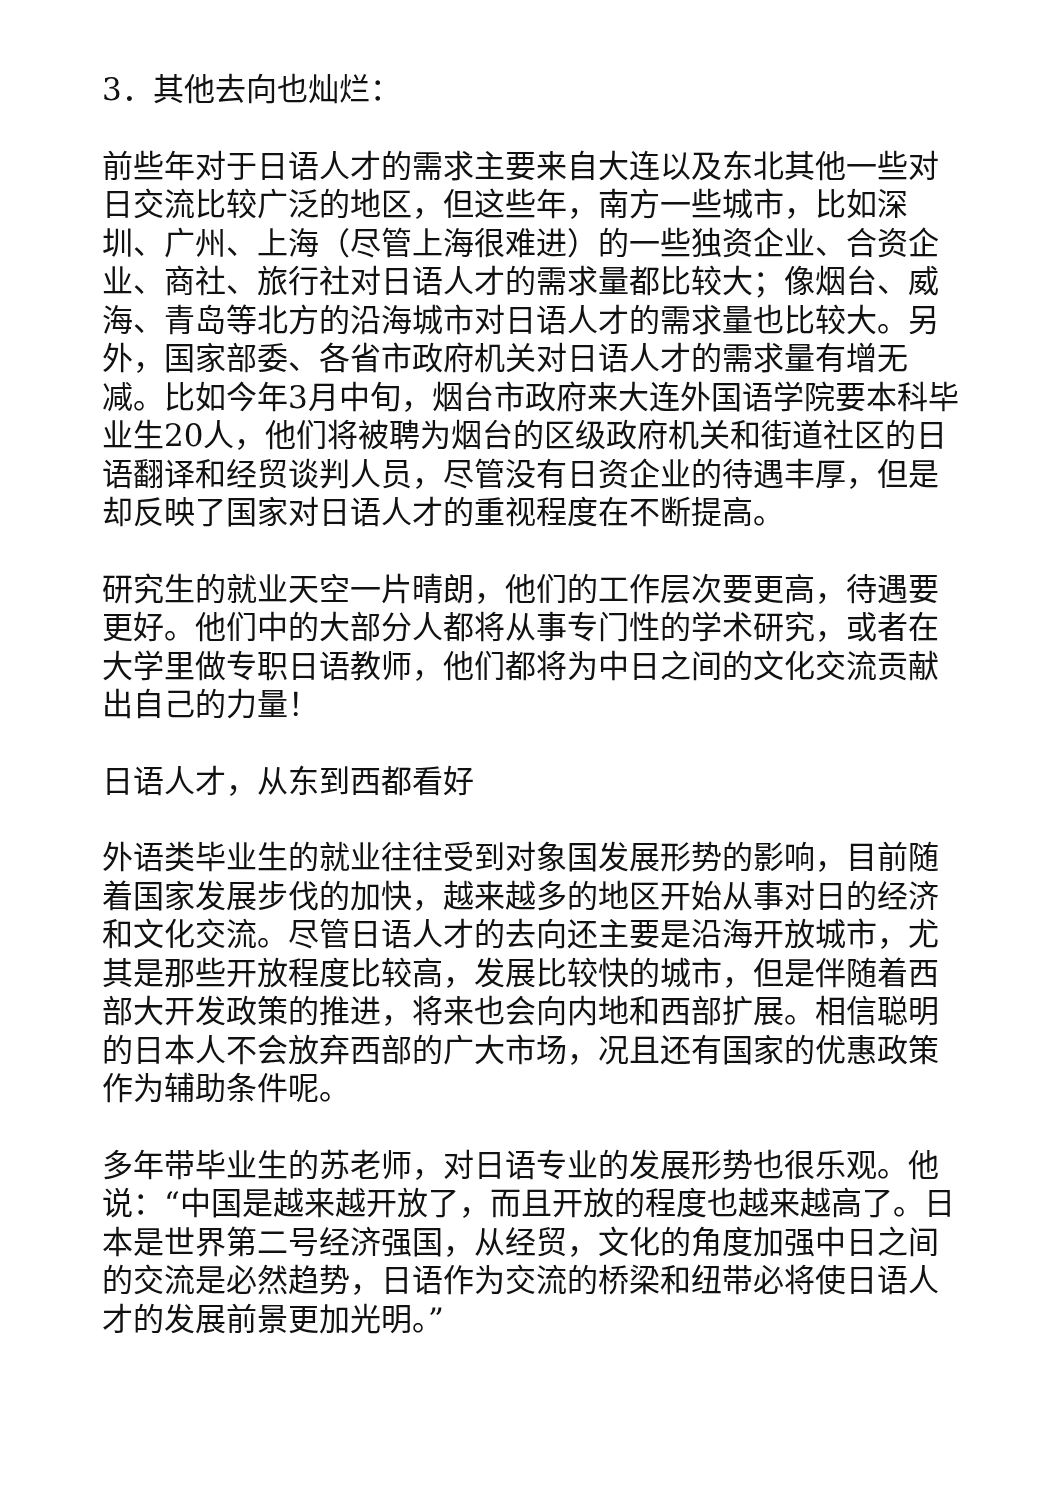3．其他去向也灿烂：
前些年对于日语人才的需求主要来自大连以及东北其他一些对日交流比较广泛的地区，但这些年，南方一些城市，比如深圳、广州、上海（尽管上海很难进）的一些独资企业、合资企业、商社、旅行社对日语人才的需求量都比较大；像烟台、威海、青岛等北方的沿海城市对日语人才的需求量也比较大。另外，国家部委、各省市政府机关对日语人才的需求量有增无减。比如今年3月中旬，烟台市政府来大连外国语学院要本科毕业生20人，他们将被聘为烟台的区级政府机关和街道社区的日语翻译和经贸谈判人员，尽管没有日资企业的待遇丰厚，但是却反映了国家对日语人才的重视程度在不断提高。
研究生的就业天空一片晴朗，他们的工作层次要更高，待遇要更好。他们中的大部分人都将从事专门性的学术研究，或者在大学里做专职日语教师，他们都将为中日之间的文化交流贡献出自己的力量！
日语人才，从东到西都看好
外语类毕业生的就业往往受到对象国发展形势的影响，目前随着国家发展步伐的加快，越来越多的地区开始从事对日的经济和文化交流。尽管日语人才的去向还主要是沿海开放城市，尤其是那些开放程度比较高，发展比较快的城市，但是伴随着西部大开发政策的推进，将来也会向内地和西部扩展。相信聪明的日本人不会放弃西部的广大市场，况且还有国家的优惠政策作为辅助条件呢。
多年带毕业生的苏老师，对日语专业的发展形势也很乐观。他说：“中国是越来越开放了，而且开放的程度也越来越高了。日本是世界第二号经济强国，从经贸，文化的角度加强中日之间的交流是必然趋势，日语作为交流的桥梁和纽带必将使日语人才的发展前景更加光明。”